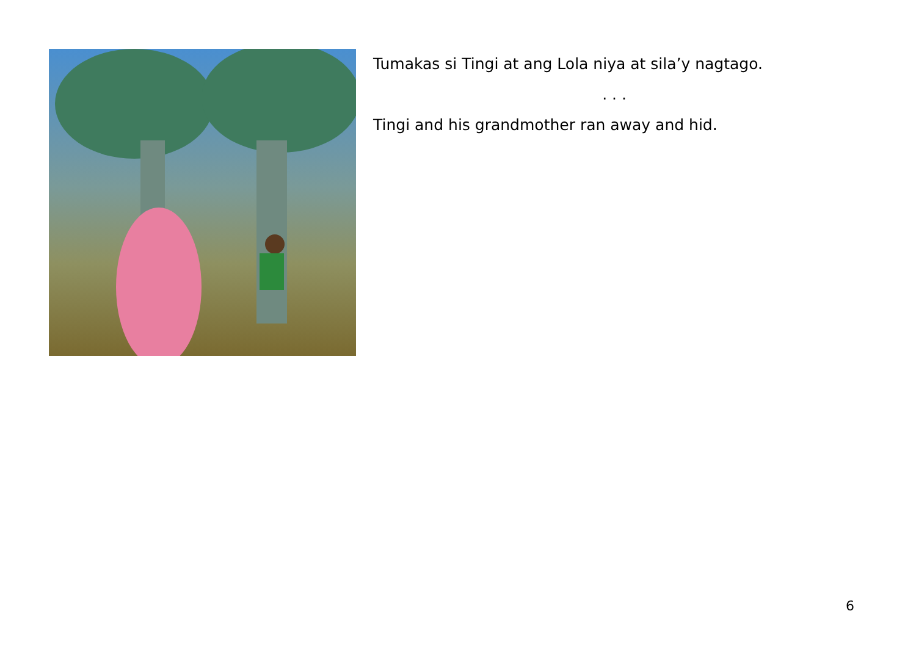Tumakas si Tingi at ang Lola niya at sila’y nagtago.
. . .
Tingi and his grandmother ran away and hid.
6